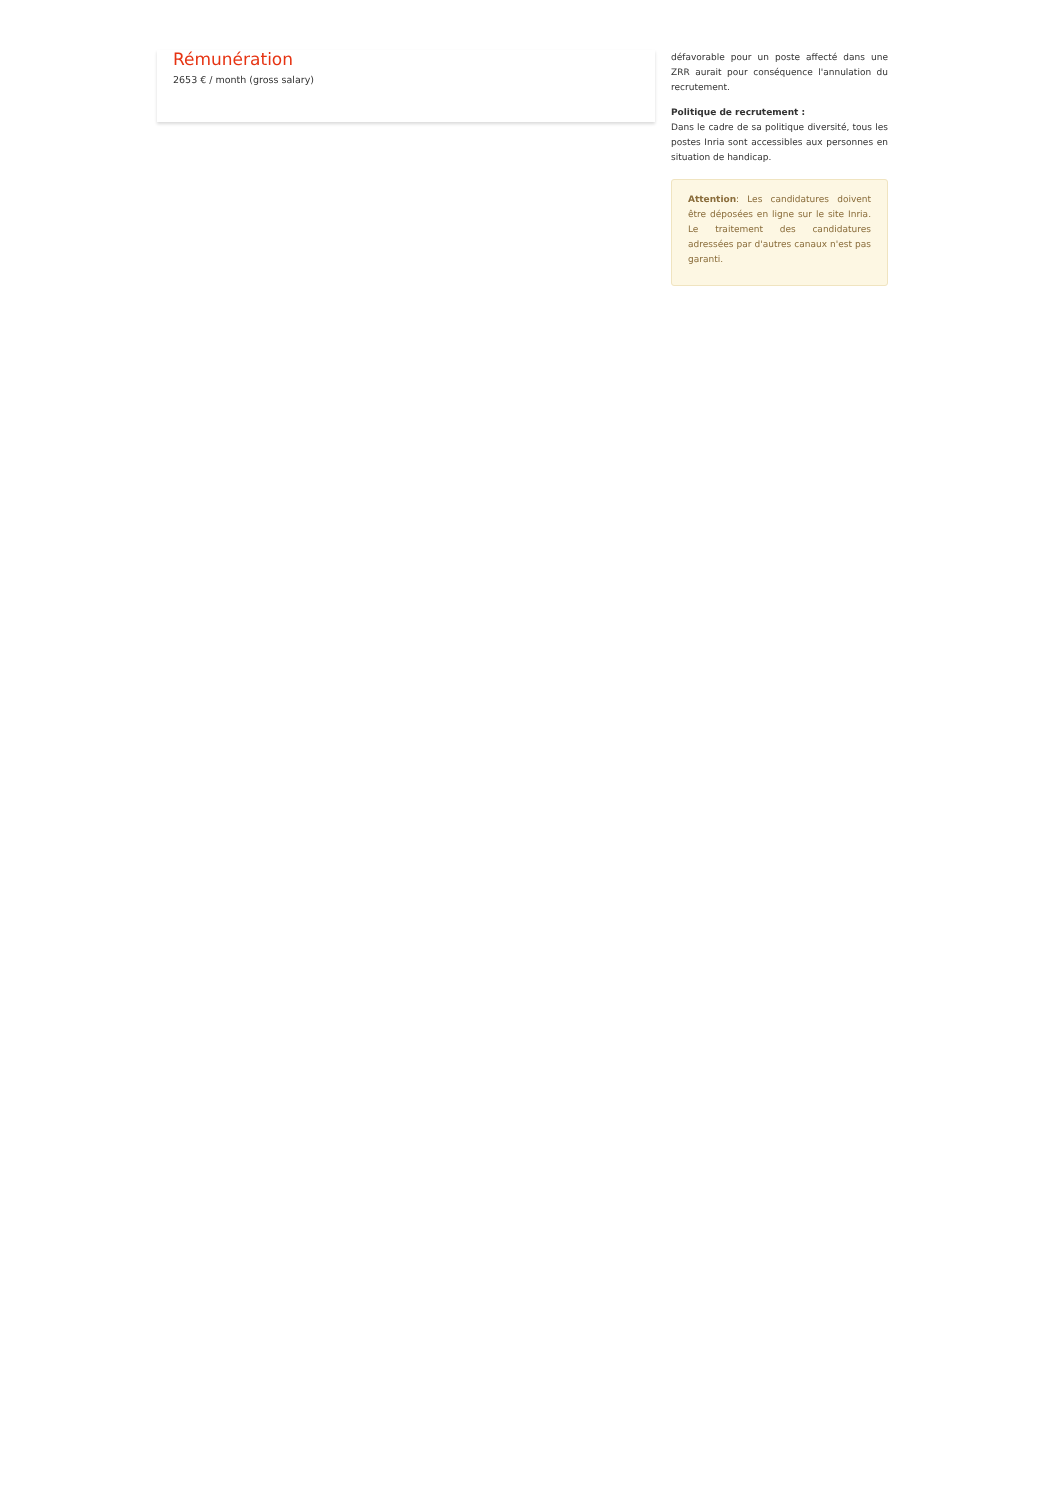Rémunération
2653 € / month (gross salary)
défavorable pour un poste affecté dans une ZRR aurait pour conséquence l'annulation du recrutement.
Politique de recrutement :
Dans le cadre de sa politique diversité, tous les postes Inria sont accessibles aux personnes en situation de handicap.
Attention: Les candidatures doivent être déposées en ligne sur le site Inria. Le traitement des candidatures adressées par d'autres canaux n'est pas garanti.